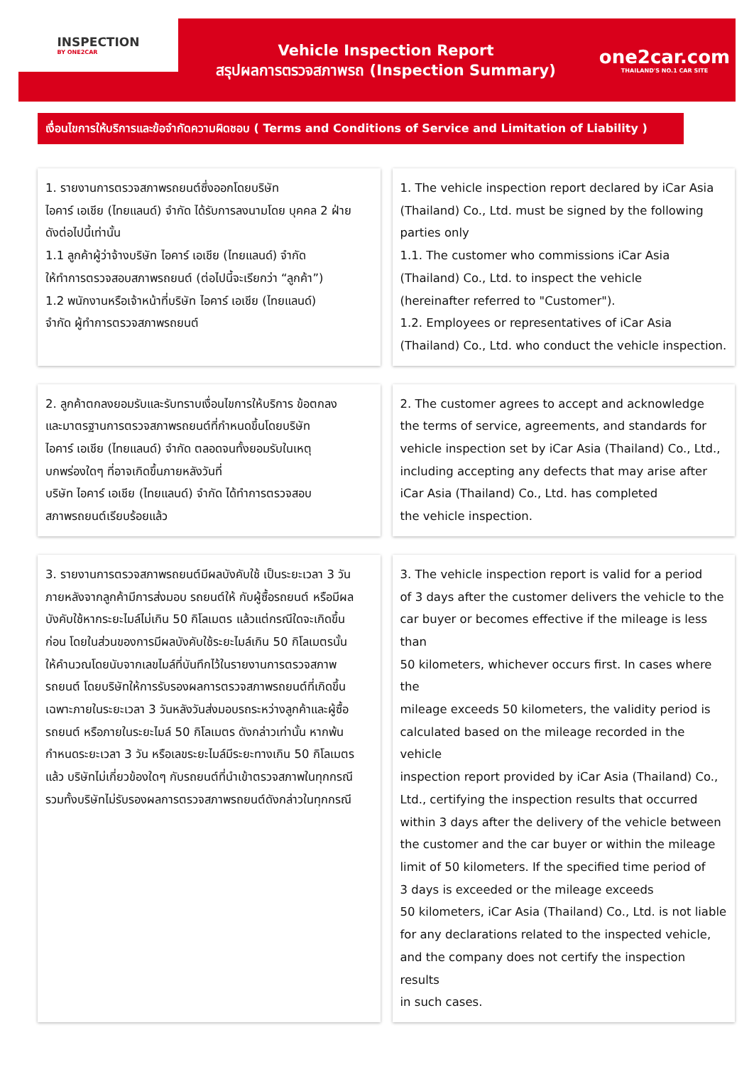INSPECTION
BY ONE2CAR
Vehicle Inspection Report
สรุปผลการตรวจสภาพรถ (Inspection Summary)
one2car.com
THAILAND'S NO.1 CAR SITE
เงื่อนไขการให้บริการและข้อจำกัดความผิดชอบ ( Terms and Conditions of Service and Limitation of Liability )
1. รายงานการตรวจสภาพรถยนต์ซึ่งออกโดยบริษัท
ไอคาร์ เอเชีย (ไทยแลนด์) จำกัด ได้รับการลงนามโดย บุคคล 2 ฝ่าย
ดังต่อไปนี้เท่านั้น
1.1 ลูกค้าผู้ว่าจ้างบริษัท ไอคาร์ เอเชีย (ไทยแลนด์) จำกัด
ให้ทำการตรวจสอบสภาพรถยนต์ (ต่อไปนี้จะเรียกว่า “ลูกค้า”)
1.2 พนักงานหรือเจ้าหน้าที่บริษัท ไอคาร์ เอเชีย (ไทยแลนด์)
จำกัด ผู้ทำการตรวจสภาพรถยนต์
1. The vehicle inspection report declared by iCar Asia
(Thailand) Co., Ltd. must be signed by the following
parties only
1.1. The customer who commissions iCar Asia
(Thailand) Co., Ltd. to inspect the vehicle
(hereinafter referred to "Customer").
1.2. Employees or representatives of iCar Asia
(Thailand) Co., Ltd. who conduct the vehicle inspection.
2. ลูกค้าตกลงยอมรับและรับทราบเงื่อนไขการให้บริการ ข้อตกลง
และมาตรฐานการตรวจสภาพรถยนต์ที่กำหนดขึ้นโดยบริษัท
ไอคาร์ เอเชีย (ไทยแลนด์) จำกัด ตลอดจนทั้งยอมรับในเหตุ
บกพร่องใดๆ ที่อาจเกิดขึ้นภายหลังวันที่
บริษัท ไอคาร์ เอเชีย (ไทยแลนด์) จำกัด ได้ทำการตรวจสอบ
สภาพรถยนต์เรียบร้อยแล้ว
2. The customer agrees to accept and acknowledge
the terms of service, agreements, and standards for
vehicle inspection set by iCar Asia (Thailand) Co., Ltd.,
including accepting any defects that may arise after
iCar Asia (Thailand) Co., Ltd. has completed
the vehicle inspection.
3. รายงานการตรวจสภาพรถยนต์มีผลบังคับใช้ เป็นระยะเวลา 3 วัน
ภายหลังจากลูกค้ามีการส่งมอบ รถยนต์ให้ กับผู้ซื้อรถยนต์ หรือมีผล
บังคับใช้หากระยะไมล์ไม่เกิน 50 กิโลเมตร แล้วแต่กรณีใดจะเกิดขึ้น
ก่อน โดยในส่วนของการมีผลบังคับใช้ระยะไมล์เกิน 50 กิโลเมตรนั้น
ให้คำนวณโดยนับจากเลขไมล์ที่บันทึกไว้ในรายงานการตรวจสภาพ
รถยนต์ โดยบริษัทให้การรับรองผลการตรวจสภาพรถยนต์ที่เกิดขึ้น
เฉพาะภายในระยะเวลา 3 วันหลังวันส่งมอบรถระหว่างลูกค้าและผู้ซื้อ
รถยนต์ หรือภายในระยะไมล์ 50 กิโลเมตร ดังกล่าวเท่านั้น หากพ้น
กำหนดระยะเวลา 3 วัน หรือเลขระยะไมล์มีระยะทางเกิน 50 กิโลเมตร
แล้ว บริษัทไม่เกี่ยวข้องใดๆ กับรถยนต์ที่นำเข้าตรวจสภาพในทุกกรณี
รวมทั้งบริษัทไม่รับรองผลการตรวจสภาพรถยนต์ดังกล่าวในทุกกรณี
3. The vehicle inspection report is valid for a period
of 3 days after the customer delivers the vehicle to the
car buyer or becomes effective if the mileage is less than
50 kilometers, whichever occurs first. In cases where the
mileage exceeds 50 kilometers, the validity period is
calculated based on the mileage recorded in the vehicle
inspection report provided by iCar Asia (Thailand) Co.,
Ltd., certifying the inspection results that occurred
within 3 days after the delivery of the vehicle between
the customer and the car buyer or within the mileage
limit of 50 kilometers. If the specified time period of
3 days is exceeded or the mileage exceeds
50 kilometers, iCar Asia (Thailand) Co., Ltd. is not liable
for any declarations related to the inspected vehicle,
and the company does not certify the inspection results
in such cases.